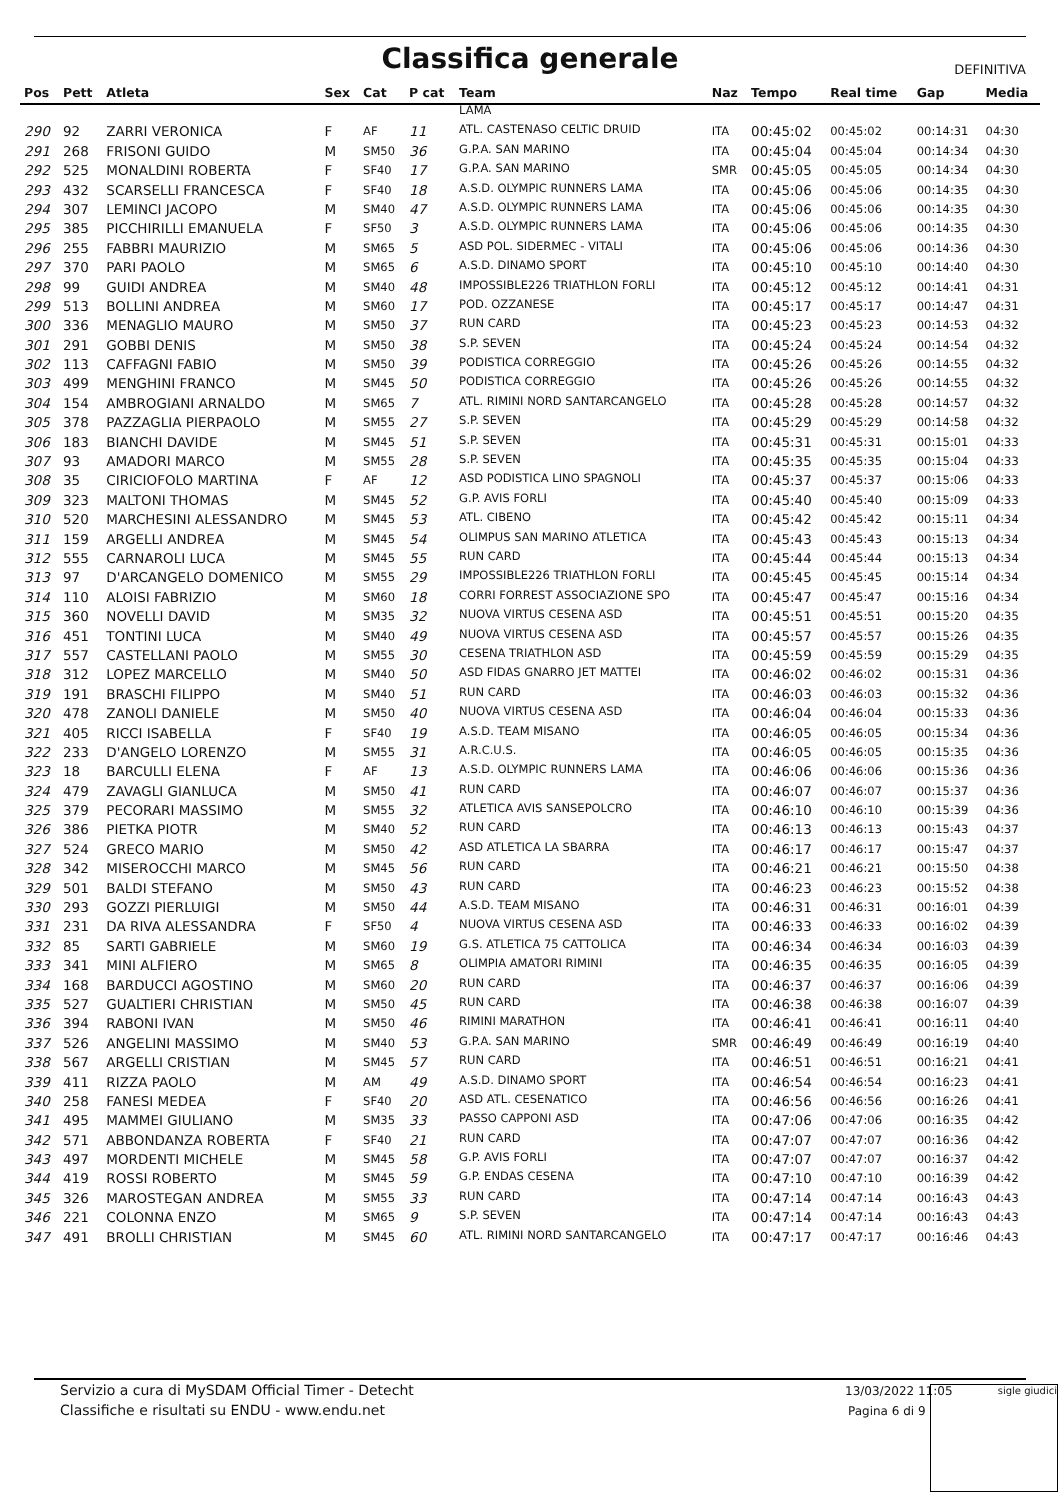Classifica generale DEFINITIVA
| Pos | Pett | Atleta | Sex | Cat | P cat | Team | Naz | Tempo | Real time | Gap | Media |
| --- | --- | --- | --- | --- | --- | --- | --- | --- | --- | --- | --- |
| | | | | | | LAMA | | | | | |
| 290 | 92 | ZARRI VERONICA | F | AF | 11 | ATL. CASTENASO CELTIC DRUID | ITA | 00:45:02 | 00:45:02 | 00:14:31 | 04:30 |
| 291 | 268 | FRISONI GUIDO | M | SM50 | 36 | G.P.A. SAN MARINO | ITA | 00:45:04 | 00:45:04 | 00:14:34 | 04:30 |
| 292 | 525 | MONALDINI ROBERTA | F | SF40 | 17 | G.P.A. SAN MARINO | SMR | 00:45:05 | 00:45:05 | 00:14:34 | 04:30 |
| 293 | 432 | SCARSELLI FRANCESCA | F | SF40 | 18 | A.S.D. OLYMPIC RUNNERS LAMA | ITA | 00:45:06 | 00:45:06 | 00:14:35 | 04:30 |
| 294 | 307 | LEMINCI JACOPO | M | SM40 | 47 | A.S.D. OLYMPIC RUNNERS LAMA | ITA | 00:45:06 | 00:45:06 | 00:14:35 | 04:30 |
| 295 | 385 | PICCHIRILLI EMANUELA | F | SF50 | 3 | A.S.D. OLYMPIC RUNNERS LAMA | ITA | 00:45:06 | 00:45:06 | 00:14:35 | 04:30 |
| 296 | 255 | FABBRI MAURIZIO | M | SM65 | 5 | ASD POL. SIDERMEC - VITALI | ITA | 00:45:06 | 00:45:06 | 00:14:36 | 04:30 |
| 297 | 370 | PARI PAOLO | M | SM65 | 6 | A.S.D. DINAMO SPORT | ITA | 00:45:10 | 00:45:10 | 00:14:40 | 04:30 |
| 298 | 99 | GUIDI ANDREA | M | SM40 | 48 | IMPOSSIBLE226 TRIATHLON FORLI | ITA | 00:45:12 | 00:45:12 | 00:14:41 | 04:31 |
| 299 | 513 | BOLLINI ANDREA | M | SM60 | 17 | POD. OZZANESE | ITA | 00:45:17 | 00:45:17 | 00:14:47 | 04:31 |
| 300 | 336 | MENAGLIO MAURO | M | SM50 | 37 | RUN CARD | ITA | 00:45:23 | 00:45:23 | 00:14:53 | 04:32 |
| 301 | 291 | GOBBI DENIS | M | SM50 | 38 | S.P. SEVEN | ITA | 00:45:24 | 00:45:24 | 00:14:54 | 04:32 |
| 302 | 113 | CAFFAGNI FABIO | M | SM50 | 39 | PODISTICA CORREGGIO | ITA | 00:45:26 | 00:45:26 | 00:14:55 | 04:32 |
| 303 | 499 | MENGHINI FRANCO | M | SM45 | 50 | PODISTICA CORREGGIO | ITA | 00:45:26 | 00:45:26 | 00:14:55 | 04:32 |
| 304 | 154 | AMBROGIANI ARNALDO | M | SM65 | 7 | ATL. RIMINI NORD SANTARCANGELO | ITA | 00:45:28 | 00:45:28 | 00:14:57 | 04:32 |
| 305 | 378 | PAZZAGLIA PIERPAOLO | M | SM55 | 27 | S.P. SEVEN | ITA | 00:45:29 | 00:45:29 | 00:14:58 | 04:32 |
| 306 | 183 | BIANCHI DAVIDE | M | SM45 | 51 | S.P. SEVEN | ITA | 00:45:31 | 00:45:31 | 00:15:01 | 04:33 |
| 307 | 93 | AMADORI MARCO | M | SM55 | 28 | S.P. SEVEN | ITA | 00:45:35 | 00:45:35 | 00:15:04 | 04:33 |
| 308 | 35 | CIRICIOFOLO MARTINA | F | AF | 12 | ASD PODISTICA LINO SPAGNOLI | ITA | 00:45:37 | 00:45:37 | 00:15:06 | 04:33 |
| 309 | 323 | MALTONI THOMAS | M | SM45 | 52 | G.P. AVIS FORLI | ITA | 00:45:40 | 00:45:40 | 00:15:09 | 04:33 |
| 310 | 520 | MARCHESINI ALESSANDRO | M | SM45 | 53 | ATL. CIBENO | ITA | 00:45:42 | 00:45:42 | 00:15:11 | 04:34 |
| 311 | 159 | ARGELLI ANDREA | M | SM45 | 54 | OLIMPUS SAN MARINO ATLETICA | ITA | 00:45:43 | 00:45:43 | 00:15:13 | 04:34 |
| 312 | 555 | CARNAROLI LUCA | M | SM45 | 55 | RUN CARD | ITA | 00:45:44 | 00:45:44 | 00:15:13 | 04:34 |
| 313 | 97 | D'ARCANGELO DOMENICO | M | SM55 | 29 | IMPOSSIBLE226 TRIATHLON FORLI | ITA | 00:45:45 | 00:45:45 | 00:15:14 | 04:34 |
| 314 | 110 | ALOISI FABRIZIO | M | SM60 | 18 | CORRI FORREST ASSOCIAZIONE SPO | ITA | 00:45:47 | 00:45:47 | 00:15:16 | 04:34 |
| 315 | 360 | NOVELLI DAVID | M | SM35 | 32 | NUOVA VIRTUS CESENA ASD | ITA | 00:45:51 | 00:45:51 | 00:15:20 | 04:35 |
| 316 | 451 | TONTINI LUCA | M | SM40 | 49 | NUOVA VIRTUS CESENA ASD | ITA | 00:45:57 | 00:45:57 | 00:15:26 | 04:35 |
| 317 | 557 | CASTELLANI PAOLO | M | SM55 | 30 | CESENA TRIATHLON ASD | ITA | 00:45:59 | 00:45:59 | 00:15:29 | 04:35 |
| 318 | 312 | LOPEZ MARCELLO | M | SM40 | 50 | ASD FIDAS GNARRO JET MATTEI | ITA | 00:46:02 | 00:46:02 | 00:15:31 | 04:36 |
| 319 | 191 | BRASCHI FILIPPO | M | SM40 | 51 | RUN CARD | ITA | 00:46:03 | 00:46:03 | 00:15:32 | 04:36 |
| 320 | 478 | ZANOLI DANIELE | M | SM50 | 40 | NUOVA VIRTUS CESENA ASD | ITA | 00:46:04 | 00:46:04 | 00:15:33 | 04:36 |
| 321 | 405 | RICCI ISABELLA | F | SF40 | 19 | A.S.D. TEAM MISANO | ITA | 00:46:05 | 00:46:05 | 00:15:34 | 04:36 |
| 322 | 233 | D'ANGELO LORENZO | M | SM55 | 31 | A.R.C.U.S. | ITA | 00:46:05 | 00:46:05 | 00:15:35 | 04:36 |
| 323 | 18 | BARCULLI ELENA | F | AF | 13 | A.S.D. OLYMPIC RUNNERS LAMA | ITA | 00:46:06 | 00:46:06 | 00:15:36 | 04:36 |
| 324 | 479 | ZAVAGLI GIANLUCA | M | SM50 | 41 | RUN CARD | ITA | 00:46:07 | 00:46:07 | 00:15:37 | 04:36 |
| 325 | 379 | PECORARI MASSIMO | M | SM55 | 32 | ATLETICA AVIS SANSEPOLCRO | ITA | 00:46:10 | 00:46:10 | 00:15:39 | 04:36 |
| 326 | 386 | PIETKA PIOTR | M | SM40 | 52 | RUN CARD | ITA | 00:46:13 | 00:46:13 | 00:15:43 | 04:37 |
| 327 | 524 | GRECO MARIO | M | SM50 | 42 | ASD ATLETICA LA SBARRA | ITA | 00:46:17 | 00:46:17 | 00:15:47 | 04:37 |
| 328 | 342 | MISEROCCHI MARCO | M | SM45 | 56 | RUN CARD | ITA | 00:46:21 | 00:46:21 | 00:15:50 | 04:38 |
| 329 | 501 | BALDI STEFANO | M | SM50 | 43 | RUN CARD | ITA | 00:46:23 | 00:46:23 | 00:15:52 | 04:38 |
| 330 | 293 | GOZZI PIERLUIGI | M | SM50 | 44 | A.S.D. TEAM MISANO | ITA | 00:46:31 | 00:46:31 | 00:16:01 | 04:39 |
| 331 | 231 | DA RIVA ALESSANDRA | F | SF50 | 4 | NUOVA VIRTUS CESENA ASD | ITA | 00:46:33 | 00:46:33 | 00:16:02 | 04:39 |
| 332 | 85 | SARTI GABRIELE | M | SM60 | 19 | G.S. ATLETICA 75 CATTOLICA | ITA | 00:46:34 | 00:46:34 | 00:16:03 | 04:39 |
| 333 | 341 | MINI ALFIERO | M | SM65 | 8 | OLIMPIA AMATORI RIMINI | ITA | 00:46:35 | 00:46:35 | 00:16:05 | 04:39 |
| 334 | 168 | BARDUCCI AGOSTINO | M | SM60 | 20 | RUN CARD | ITA | 00:46:37 | 00:46:37 | 00:16:06 | 04:39 |
| 335 | 527 | GUALTIERI CHRISTIAN | M | SM50 | 45 | RUN CARD | ITA | 00:46:38 | 00:46:38 | 00:16:07 | 04:39 |
| 336 | 394 | RABONI IVAN | M | SM50 | 46 | RIMINI MARATHON | ITA | 00:46:41 | 00:46:41 | 00:16:11 | 04:40 |
| 337 | 526 | ANGELINI MASSIMO | M | SM40 | 53 | G.P.A. SAN MARINO | SMR | 00:46:49 | 00:46:49 | 00:16:19 | 04:40 |
| 338 | 567 | ARGELLI CRISTIAN | M | SM45 | 57 | RUN CARD | ITA | 00:46:51 | 00:46:51 | 00:16:21 | 04:41 |
| 339 | 411 | RIZZA PAOLO | M | AM | 49 | A.S.D. DINAMO SPORT | ITA | 00:46:54 | 00:46:54 | 00:16:23 | 04:41 |
| 340 | 258 | FANESI MEDEA | F | SF40 | 20 | ASD ATL. CESENATICO | ITA | 00:46:56 | 00:46:56 | 00:16:26 | 04:41 |
| 341 | 495 | MAMMEI GIULIANO | M | SM35 | 33 | PASSO CAPPONI ASD | ITA | 00:47:06 | 00:47:06 | 00:16:35 | 04:42 |
| 342 | 571 | ABBONDANZA ROBERTA | F | SF40 | 21 | RUN CARD | ITA | 00:47:07 | 00:47:07 | 00:16:36 | 04:42 |
| 343 | 497 | MORDENTI MICHELE | M | SM45 | 58 | G.P. AVIS FORLI | ITA | 00:47:07 | 00:47:07 | 00:16:37 | 04:42 |
| 344 | 419 | ROSSI ROBERTO | M | SM45 | 59 | G.P. ENDAS CESENA | ITA | 00:47:10 | 00:47:10 | 00:16:39 | 04:42 |
| 345 | 326 | MAROSTEGAN ANDREA | M | SM55 | 33 | RUN CARD | ITA | 00:47:14 | 00:47:14 | 00:16:43 | 04:43 |
| 346 | 221 | COLONNA ENZO | M | SM65 | 9 | S.P. SEVEN | ITA | 00:47:14 | 00:47:14 | 00:16:43 | 04:43 |
| 347 | 491 | BROLLI CHRISTIAN | M | SM45 | 60 | ATL. RIMINI NORD SANTARCANGELO | ITA | 00:47:17 | 00:47:17 | 00:16:46 | 04:43 |
Servizio a cura di MySDAM Official Timer - Detecht
Classifiche e risultati su ENDU - www.endu.net
13/03/2022 11:05
Pagina 6 di 9
sigle giudici